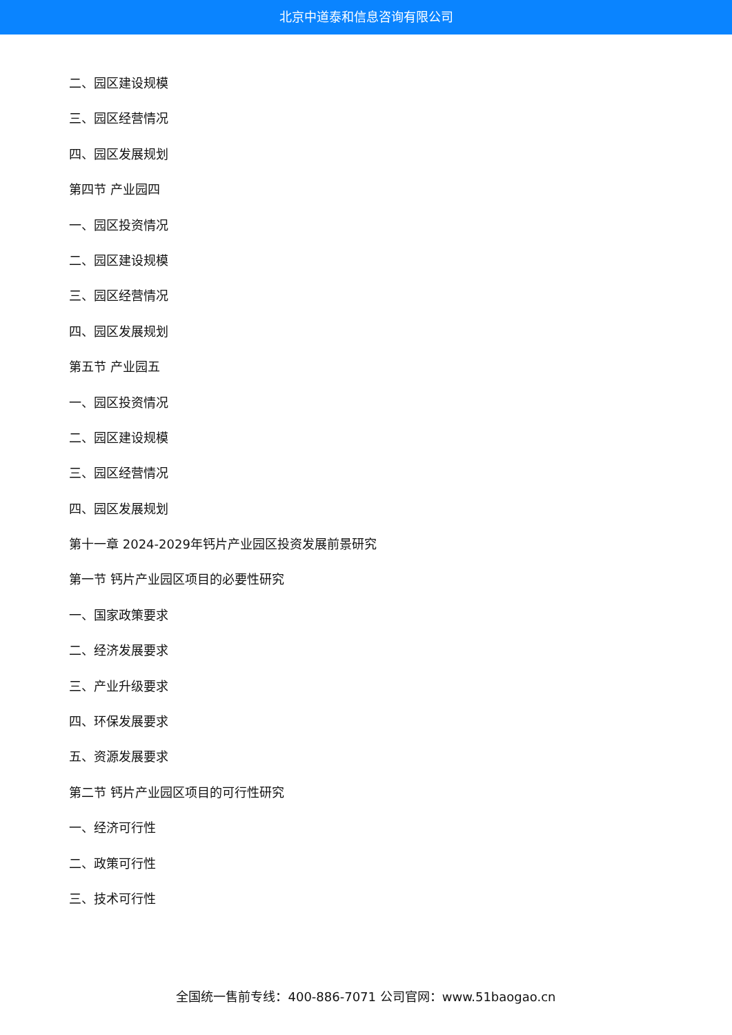北京中道泰和信息咨询有限公司
二、园区建设规模
三、园区经营情况
四、园区发展规划
第四节 产业园四
一、园区投资情况
二、园区建设规模
三、园区经营情况
四、园区发展规划
第五节 产业园五
一、园区投资情况
二、园区建设规模
三、园区经营情况
四、园区发展规划
第十一章 2024-2029年钙片产业园区投资发展前景研究
第一节 钙片产业园区项目的必要性研究
一、国家政策要求
二、经济发展要求
三、产业升级要求
四、环保发展要求
五、资源发展要求
第二节 钙片产业园区项目的可行性研究
一、经济可行性
二、政策可行性
三、技术可行性
全国统一售前专线：400-886-7071 公司官网：www.51baogao.cn